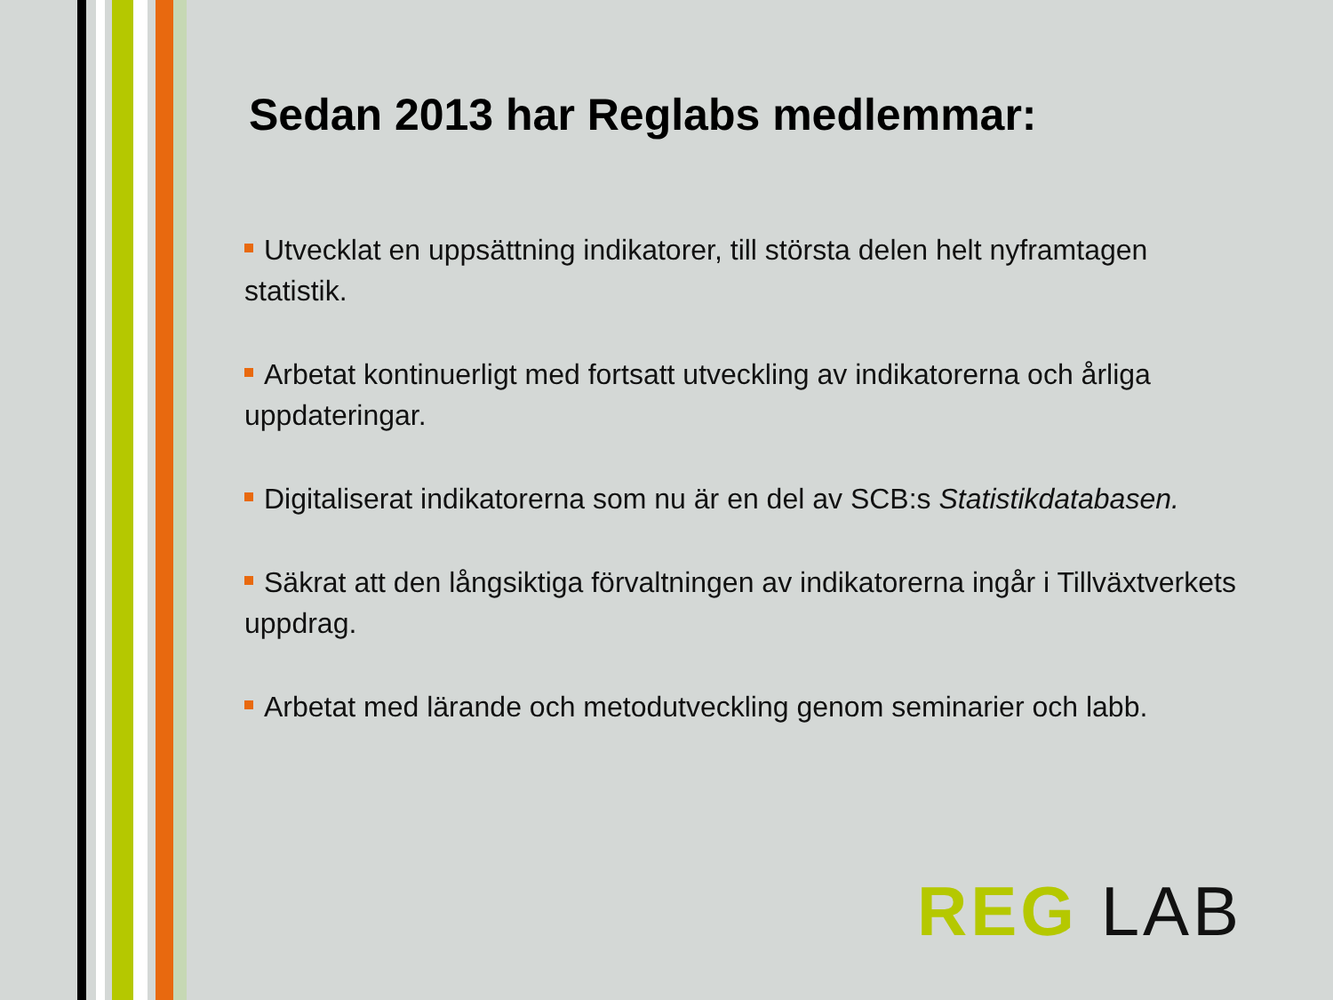Sedan 2013 har Reglabs medlemmar:
Utvecklat en uppsättning indikatorer, till största delen helt nyframtagen statistik.
Arbetat kontinuerligt med fortsatt utveckling av indikatorerna och årliga uppdateringar.
Digitaliserat indikatorerna som nu är en del av SCB:s Statistikdatabasen.
Säkrat att den långsiktiga förvaltningen av indikatorerna ingår i Tillväxtverkets uppdrag.
Arbetat med lärande och metodutveckling genom seminarier och labb.
REG LAB